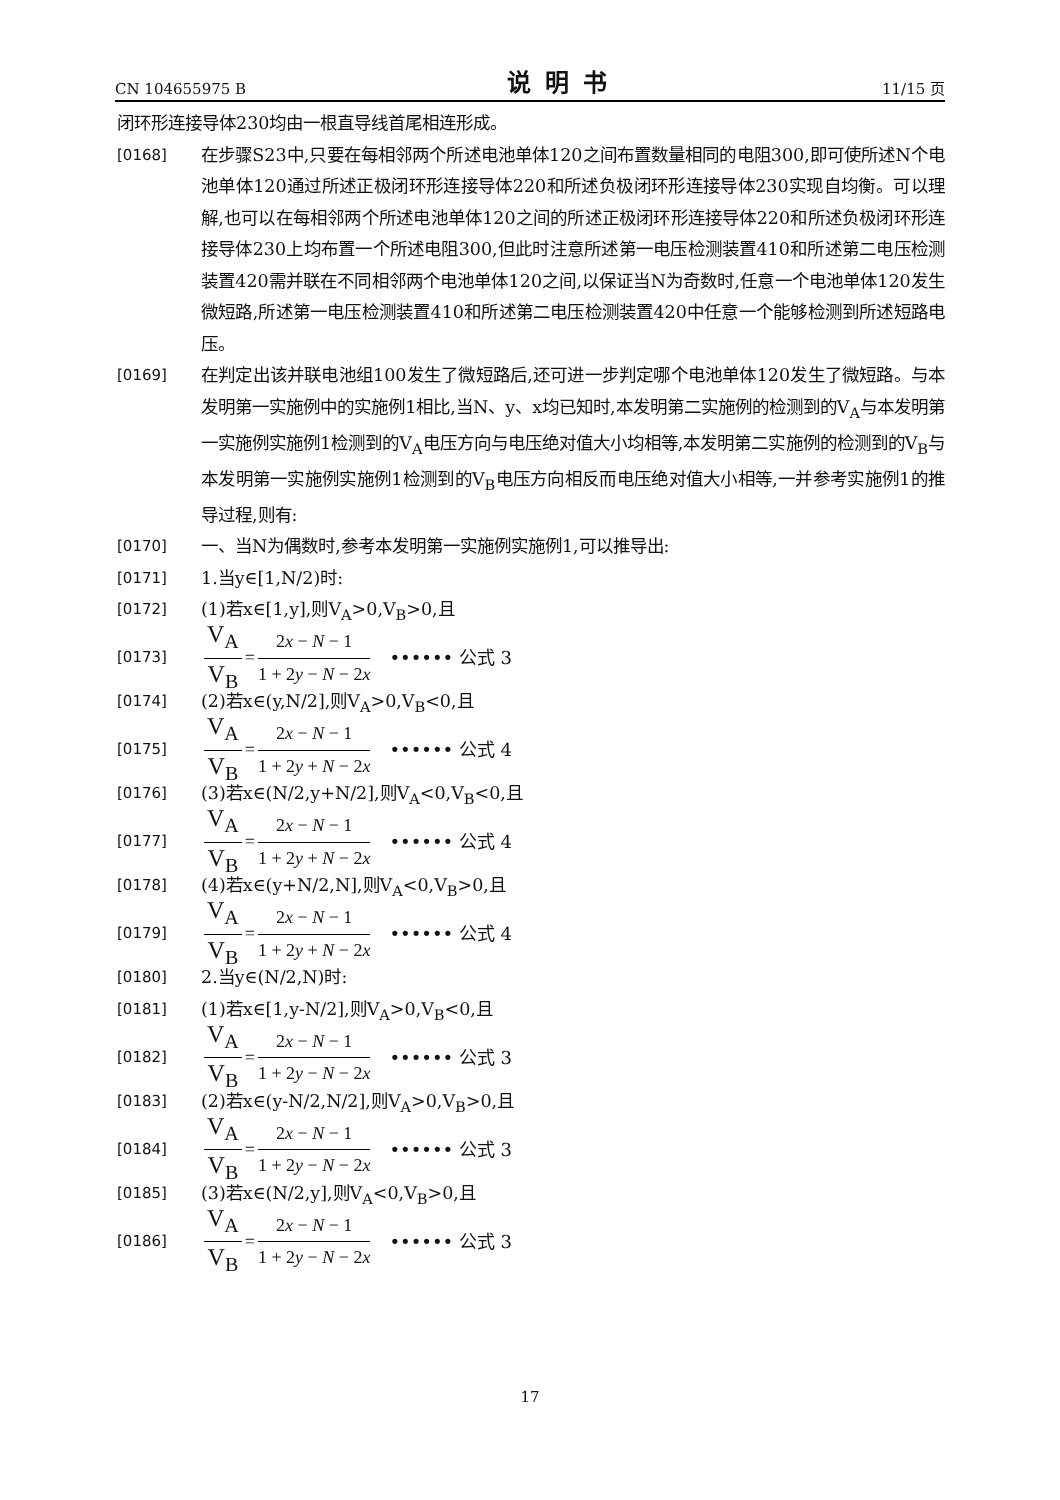CN 104655975 B 说明书 11/15 页
闭环形连接导体230均由一根直导线首尾相连形成。
[0168]
在步骤S23中,只要在每相邻两个所述电池单体120之间布置数量相同的电阻300,即可使所述N个电池单体120通过所述正极闭环形连接导体220和所述负极闭环形连接导体230实现自均衡。可以理解,也可以在每相邻两个所述电池单体120之间的所述正极闭环形连接导体220和所述负极闭环形连接导体230上均布置一个所述电阻300,但此时注意所述第一电压检测装置410和所述第二电压检测装置420需并联在不同相邻两个电池单体120之间,以保证当N为奇数时,任意一个电池单体120发生微短路,所述第一电压检测装置410和所述第二电压检测装置420中任意一个能够检测到所述短路电压。
[0169]
在判定出该并联电池组100发生了微短路后,还可进一步判定哪个电池单体120发生了微短路。与本发明第一实施例中的实施例1相比,当N、y、x均已知时,本发明第二实施例的检测到的V<sub>A</sub>与本发明第一实施例实施例1检测到的V<sub>A</sub>电压方向与电压绝对值大小均相等,本发明第二实施例的检测到的V<sub>B</sub>与本发明第一实施例实施例1检测到的V<sub>B</sub>电压方向相反而电压绝对值大小相等,一并参考实施例1的推导过程,则有:
[0170]
一、当N为偶数时,参考本发明第一实施例实施例1,可以推导出:
[0171]
1.当y∈[1,N/2)时:
[0172]
(1)若x∈[1,y],则V<sub>A</sub>>0,V<sub>B</sub>>0,且
[0173]
V<sub>A</sub> V<sub>B</sub> = 2x − N − 1 1 + 2y − N − 2x •••••• 公式 3
[0174]
(2)若x∈(y,N/2],则V<sub>A</sub>>0,V<sub>B</sub><0,且
[0175]
V<sub>A</sub> V<sub>B</sub> = 2x − N − 1 1 + 2y + N − 2x •••••• 公式 4
[0176]
(3)若x∈(N/2,y+N/2],则V<sub>A</sub><0,V<sub>B</sub><0,且
[0177]
V<sub>A</sub> V<sub>B</sub> = 2x − N − 1 1 + 2y + N − 2x •••••• 公式 4
[0178]
(4)若x∈(y+N/2,N],则V<sub>A</sub><0,V<sub>B</sub>>0,且
[0179]
V<sub>A</sub> V<sub>B</sub> = 2x − N − 1 1 + 2y + N − 2x •••••• 公式 4
[0180]
2.当y∈(N/2,N)时:
[0181]
(1)若x∈[1,y-N/2],则V<sub>A</sub>>0,V<sub>B</sub><0,且
[0182]
V<sub>A</sub> V<sub>B</sub> = 2x − N − 1 1 + 2y − N − 2x •••••• 公式 3
[0183]
(2)若x∈(y-N/2,N/2],则V<sub>A</sub>>0,V<sub>B</sub>>0,且
[0184]
V<sub>A</sub> V<sub>B</sub> = 2x − N − 1 1 + 2y − N − 2x •••••• 公式 3
[0185]
(3)若x∈(N/2,y],则V<sub>A</sub><0,V<sub>B</sub>>0,且
[0186]
V<sub>A</sub> V<sub>B</sub> = 2x − N − 1 1 + 2y − N − 2x •••••• 公式 3
17